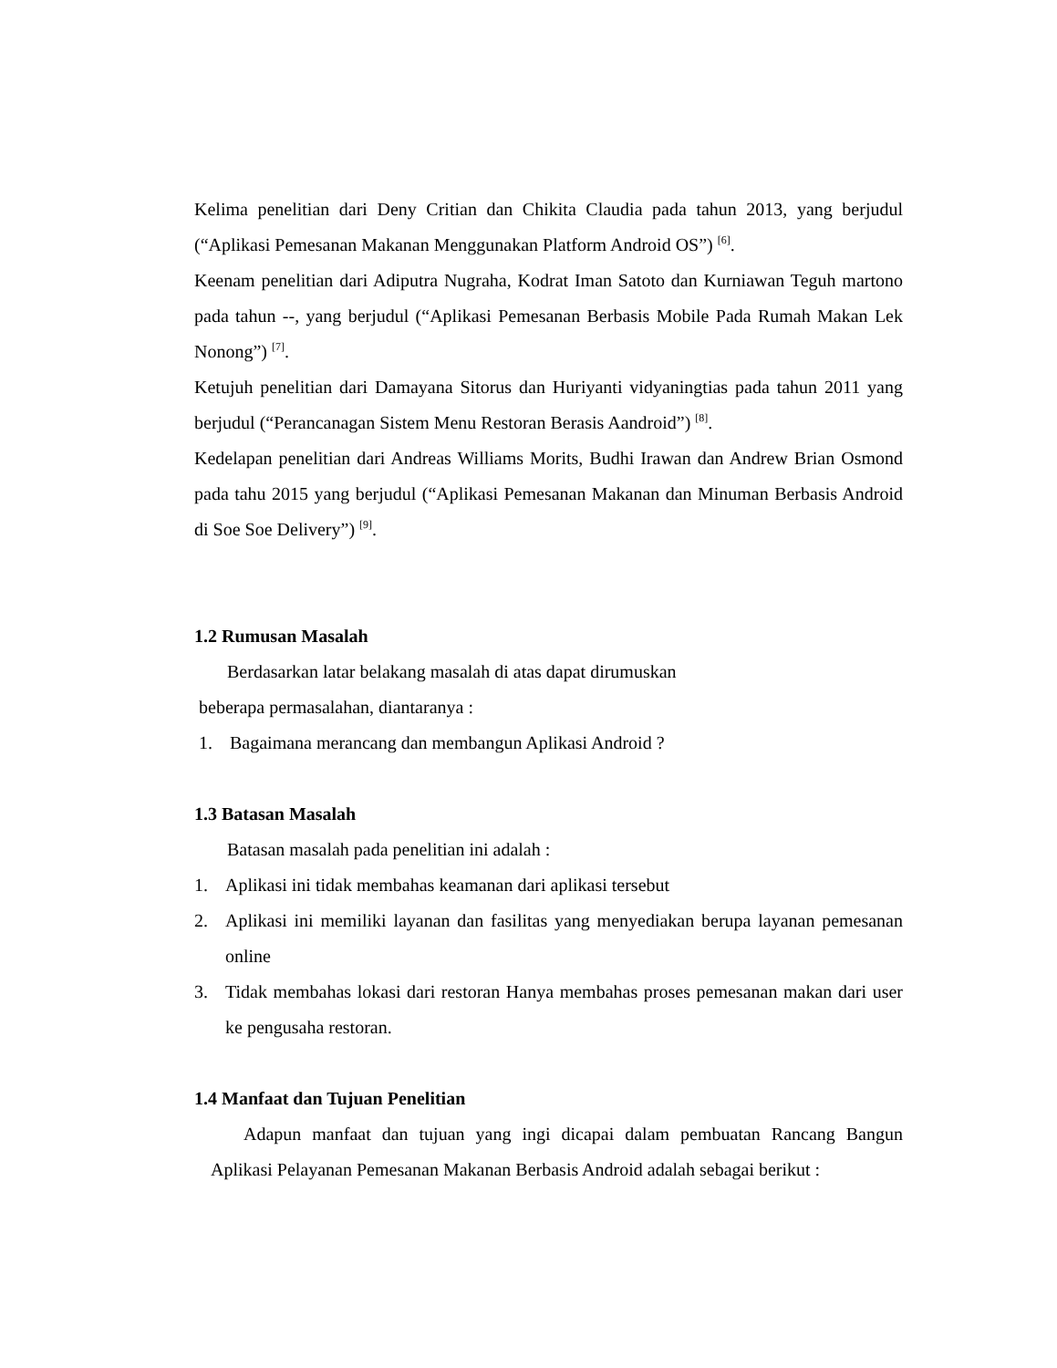Kelima penelitian dari Deny Critian dan Chikita Claudia pada tahun 2013, yang berjudul (“Aplikasi Pemesanan Makanan Menggunakan Platform Android OS”) <sup>[6]</sup>.
Keenam penelitian dari Adiputra Nugraha, Kodrat Iman Satoto dan Kurniawan Teguh martono pada tahun --, yang berjudul (“Aplikasi Pemesanan Berbasis Mobile Pada Rumah Makan Lek Nonong”) <sup>[7]</sup>.
Ketujuh penelitian dari Damayana Sitorus dan Huriyanti vidyaningtias pada tahun 2011 yang berjudul (“Perancanagan Sistem Menu Restoran Berasis Aandroid”) <sup>[8]</sup>.
Kedelapan penelitian dari Andreas Williams Morits, Budhi Irawan dan Andrew Brian Osmond pada tahu 2015 yang berjudul (“Aplikasi Pemesanan Makanan dan Minuman Berbasis Android di Soe Soe Delivery”) <sup>[9]</sup>.
1.2 Rumusan Masalah
Berdasarkan latar belakang masalah di atas dapat dirumuskan
beberapa permasalahan, diantaranya :
1. Bagaimana merancang dan membangun Aplikasi Android ?
1.3 Batasan Masalah
Batasan masalah pada penelitian ini adalah :
1. Aplikasi ini tidak membahas keamanan dari aplikasi tersebut
2. Aplikasi ini memiliki layanan dan fasilitas yang menyediakan berupa layanan pemesanan online
3. Tidak membahas lokasi dari restoran Hanya membahas proses pemesanan makan dari user ke pengusaha restoran.
1.4 Manfaat dan Tujuan Penelitian
Adapun manfaat dan tujuan yang ingi dicapai dalam pembuatan Rancang Bangun Aplikasi Pelayanan Pemesanan Makanan Berbasis Android adalah sebagai berikut :